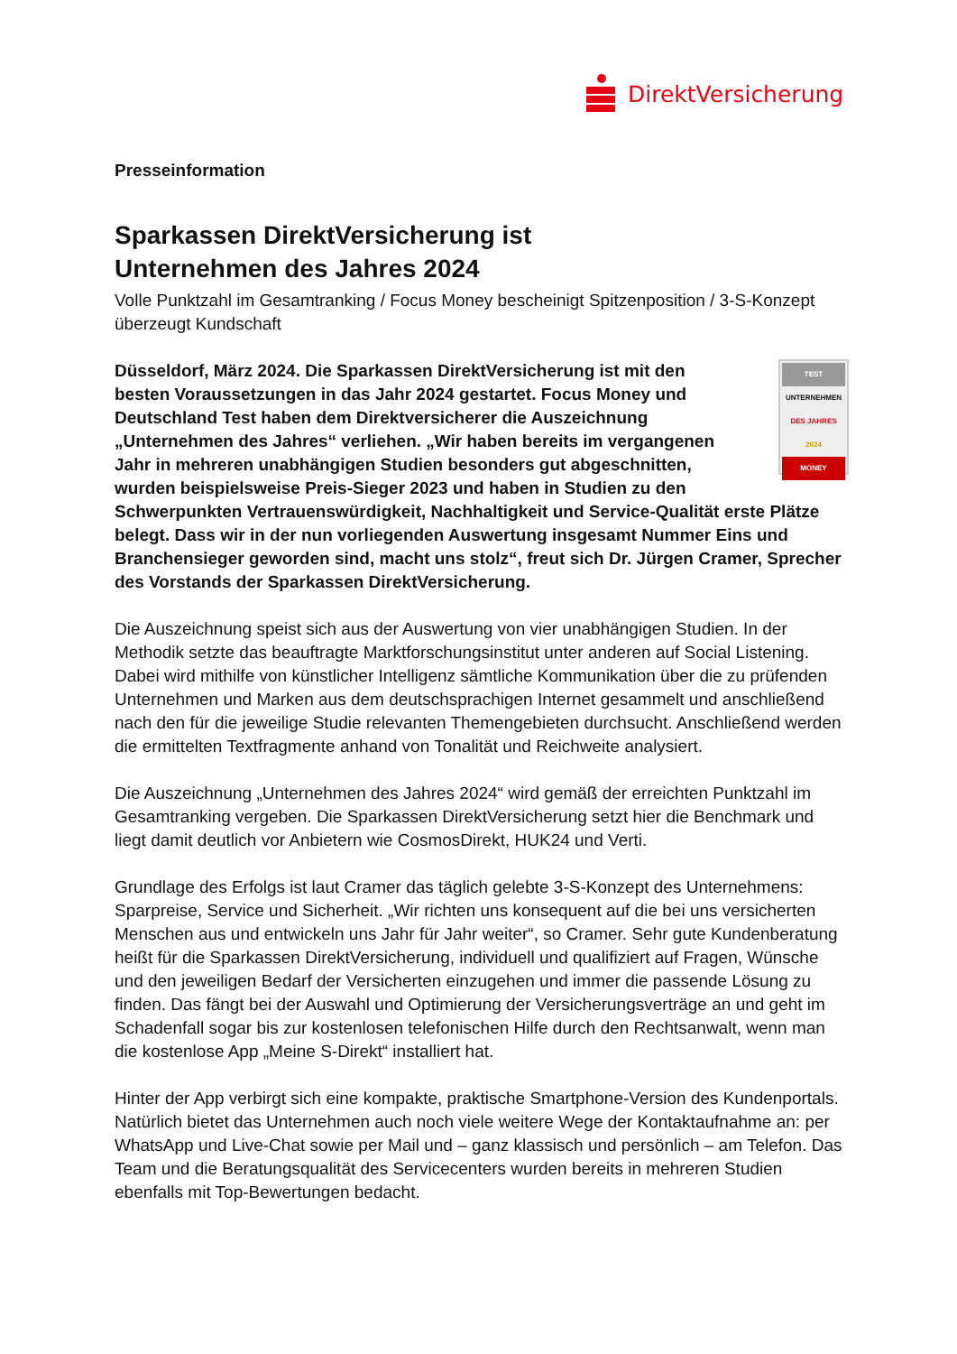DirektVersicherung
Presseinformation
Sparkassen DirektVersicherung ist
Unternehmen des Jahres 2024
Volle Punktzahl im Gesamtranking / Focus Money bescheinigt Spitzenposition / 3-S-Konzept überzeugt Kundschaft
TEST
UNTERNEHMEN
DES JAHRES
2024
MONEY Düsseldorf, März 2024. Die Sparkassen DirektVersicherung ist mit den besten Voraussetzungen in das Jahr 2024 gestartet. Focus Money und Deutschland Test haben dem Direktversicherer die Auszeichnung „Unternehmen des Jahres“ verliehen. „Wir haben bereits im vergangenen Jahr in mehreren unabhängigen Studien besonders gut abgeschnitten, wurden beispielsweise Preis-Sieger 2023 und haben in Studien zu den Schwerpunkten Vertrauenswürdigkeit, Nachhaltigkeit und Service-Qualität erste Plätze belegt. Dass wir in der nun vorliegenden Auswertung insgesamt Nummer Eins und Branchensieger geworden sind, macht uns stolz“, freut sich Dr. Jürgen Cramer, Sprecher des Vorstands der Sparkassen DirektVersicherung.
Die Auszeichnung speist sich aus der Auswertung von vier unabhängigen Studien. In der Methodik setzte das beauftragte Marktforschungsinstitut unter anderen auf Social Listening. Dabei wird mithilfe von künstlicher Intelligenz sämtliche Kommunikation über die zu prüfenden Unternehmen und Marken aus dem deutschsprachigen Internet gesammelt und anschließend nach den für die jeweilige Studie relevanten Themengebieten durchsucht. Anschließend werden die ermittelten Textfragmente anhand von Tonalität und Reichweite analysiert.
Die Auszeichnung „Unternehmen des Jahres 2024“ wird gemäß der erreichten Punktzahl im Gesamtranking vergeben. Die Sparkassen DirektVersicherung setzt hier die Benchmark und liegt damit deutlich vor Anbietern wie CosmosDirekt, HUK24 und Verti.
Grundlage des Erfolgs ist laut Cramer das täglich gelebte 3-S-Konzept des Unternehmens: Sparpreise, Service und Sicherheit. „Wir richten uns konsequent auf die bei uns versicherten Menschen aus und entwickeln uns Jahr für Jahr weiter“, so Cramer. Sehr gute Kundenberatung heißt für die Sparkassen DirektVersicherung, individuell und qualifiziert auf Fragen, Wünsche und den jeweiligen Bedarf der Versicherten einzugehen und immer die passende Lösung zu finden. Das fängt bei der Auswahl und Optimierung der Versicherungsverträge an und geht im Schadenfall sogar bis zur kostenlosen telefonischen Hilfe durch den Rechtsanwalt, wenn man die kostenlose App „Meine S-Direkt“ installiert hat.
Hinter der App verbirgt sich eine kompakte, praktische Smartphone-Version des Kundenportals. Natürlich bietet das Unternehmen auch noch viele weitere Wege der Kontaktaufnahme an: per WhatsApp und Live-Chat sowie per Mail und – ganz klassisch und persönlich – am Telefon. Das Team und die Beratungsqualität des Servicecenters wurden bereits in mehreren Studien ebenfalls mit Top-Bewertungen bedacht.